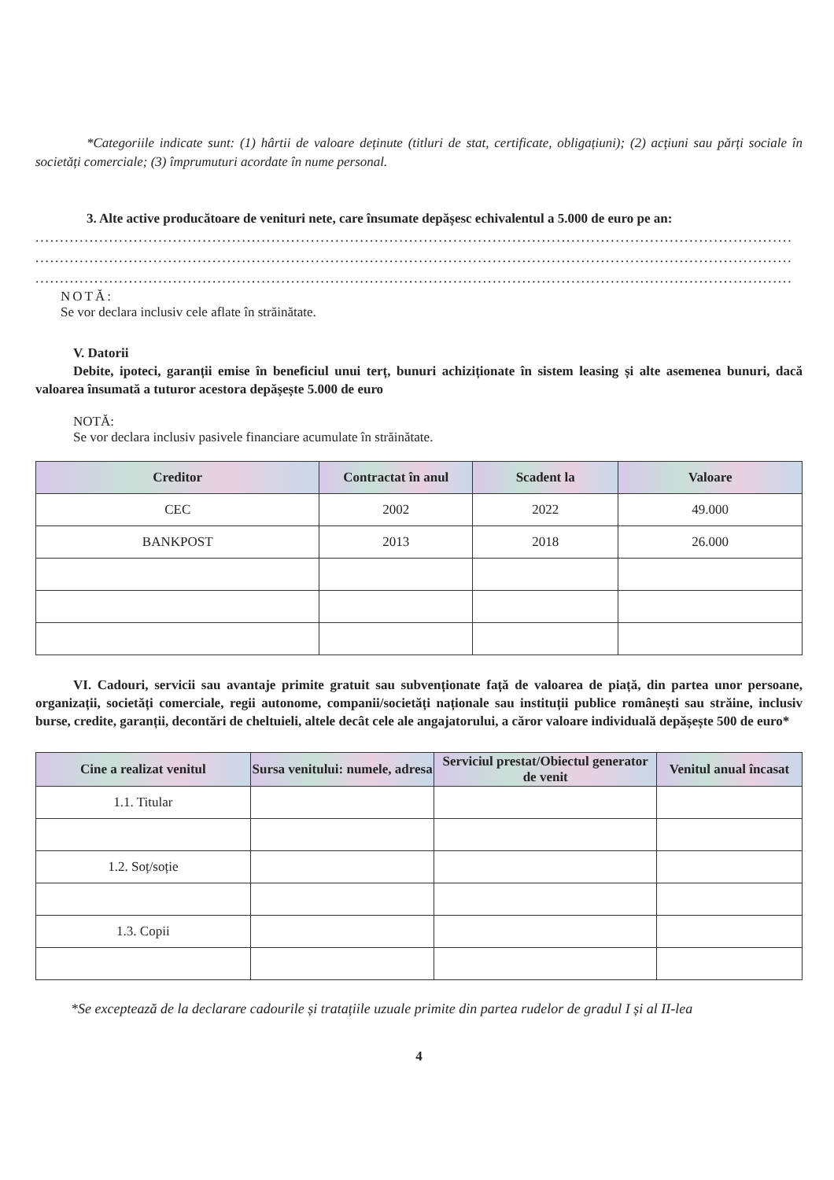*Categoriile indicate sunt: (1) hârtii de valoare deținute (titluri de stat, certificate, obligațiuni); (2) acțiuni sau părți sociale în societăți comerciale; (3) împrumuturi acordate în nume personal.
3. Alte active producătoare de venituri nete, care însumate depășesc echivalentul a 5.000 de euro pe an:
..........................................................................................................................................................
..........................................................................................................................................................
..........................................................................................................................................................
NOTĂ:
Se vor declara inclusiv cele aflate în străinătate.
V. Datorii
Debite, ipoteci, garanții emise în beneficiul unui terț, bunuri achiziționate în sistem leasing și alte asemenea bunuri, dacă valoarea însumată a tuturor acestora depășește 5.000 de euro
NOTĂ:
Se vor declara inclusiv pasivele financiare acumulate în străinătate.
| Creditor | Contractat în anul | Scadent la | Valoare |
| --- | --- | --- | --- |
| CEC | 2002 | 2022 | 49.000 |
| BANKPOST | 2013 | 2018 | 26.000 |
VI. Cadouri, servicii sau avantaje primite gratuit sau subvenționate față de valoarea de piață, din partea unor persoane, organizații, societăți comerciale, regii autonome, companii/societăți naționale sau instituții publice românești sau străine, inclusiv burse, credite, garanții, decontări de cheltuieli, altele decât cele ale angajatorului, a căror valoare individuală depășește 500 de euro*
| Cine a realizat venitul | Sursa venitului: numele, adresa | Serviciul prestat/Obiectul generator de venit | Venitul anual încasat |
| --- | --- | --- | --- |
| 1.1. Titular | | | |
| 1.2. Soț/soție | | | |
| 1.3. Copii | | | |
*Se exceptează de la declarare cadourile și tratațiile uzuale primite din partea rudelor de gradul I și al II-lea
4